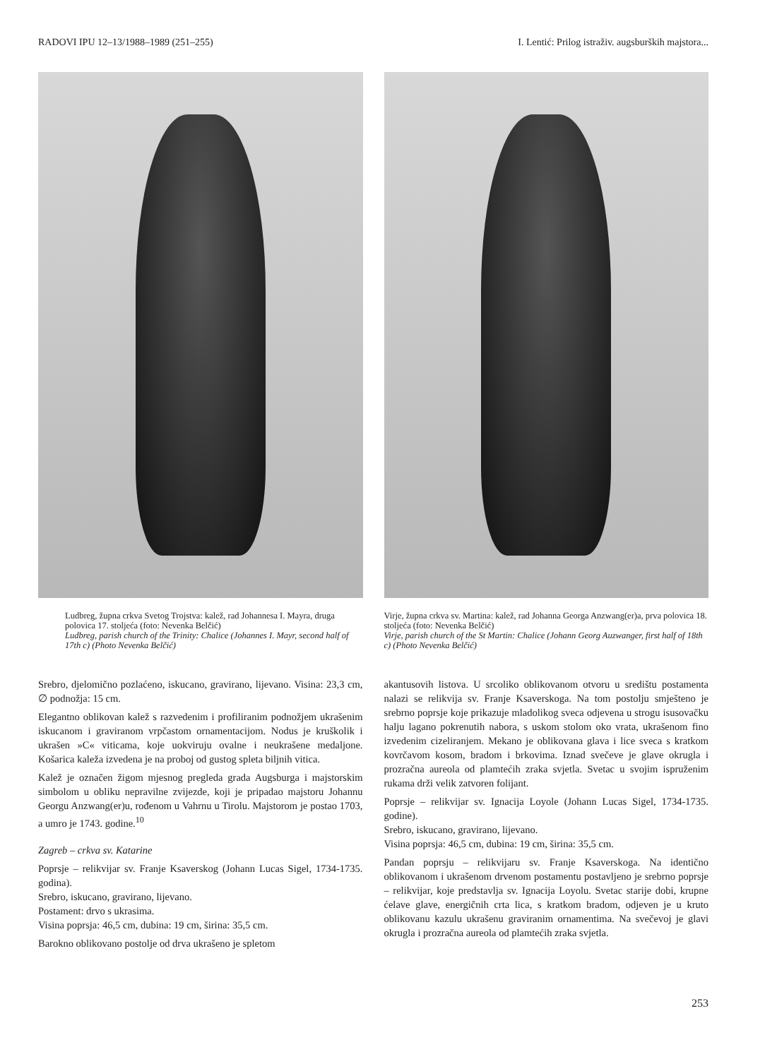RADOVI IPU 12–13/1988–1989 (251–255) I. Lentić: Prilog istraživ. augsburških majstora...
Ludbreg, župna crkva Svetog Trojstva: kalež, rad Johannesa I. Mayra, druga polovica 17. stoljeća (foto: Nevenka Belčić)
Ludbreg, parish church of the Trinity: Chalice (Johannes I. Mayr, second half of 17th c) (Photo Nevenka Belčić)
Srebro, djelomično pozlaćeno, iskucano, gravirano, lijevano. Visina: 23,3 cm, ∅ podnožja: 15 cm.
Elegantno oblikovan kalež s razvedenim i profiliranim podnožjem ukrašenim iskucanom i graviranom vrpčastom ornamentacijom. Nodus je kruškolik i ukrašen »C« viticama, koje uokviruju ovalne i neukrašene medaljone. Košarica kaleža izvedena je na proboj od gustog spleta biljnih vitica.
Kalež je označen žigom mjesnog pregleda grada Augsburga i majstorskim simbolom u obliku nepravilne zvijezde, koji je pripadao majstoru Johannu Georgu Anzwang(er)u, rođenom u Vahrnu u Tirolu. Majstorom je postao 1703, a umro je 1743. godine.<sup>10</sup>
Zagreb – crkva sv. Katarine
Poprsje – relikvijar sv. Franje Ksaverskog (Johann Lucas Sigel, 1734-1735. godina).
Srebro, iskucano, gravirano, lijevano.
Postament: drvo s ukrasima.
Visina poprsja: 46,5 cm, dubina: 19 cm, širina: 35,5 cm.
Barokno oblikovano postolje od drva ukrašeno je spletom
Virje, župna crkva sv. Martina: kalež, rad Johanna Georga Anzwang(er)a, prva polovica 18. stoljeća (foto: Nevenka Belčić)
Virje, parish church of the St Martin: Chalice (Johann Georg Auzwanger, first half of 18th c) (Photo Nevenka Belčić)
akantusovih listova. U srcoliko oblikovanom otvoru u središtu postamenta nalazi se relikvija sv. Franje Ksaverskoga. Na tom postolju smješteno je srebrno poprsje koje prikazuje mladolikog sveca odjevena u strogu isusovačku halju lagano pokrenutih nabora, s uskom stolom oko vrata, ukrašenom fino izvedenim cizeliranjem. Mekano je oblikovana glava i lice sveca s kratkom kovrčavom kosom, bradom i brkovima. Iznad svečeve je glave okrugla i prozračna aureola od plamtećih zraka svjetla. Svetac u svojim ispruženim rukama drži velik zatvoren folijant.
Poprsje – relikvijar sv. Ignacija Loyole (Johann Lucas Sigel, 1734-1735. godine).
Srebro, iskucano, gravirano, lijevano.
Visina poprsja: 46,5 cm, dubina: 19 cm, širina: 35,5 cm.
Pandan poprsju – relikvijaru sv. Franje Ksaverskoga. Na identično oblikovanom i ukrašenom drvenom postamentu postavljeno je srebrno poprsje – relikvijar, koje predstavlja sv. Ignacija Loyolu. Svetac starije dobi, krupne ćelave glave, energičnih crta lica, s kratkom bradom, odjeven je u kruto oblikovanu kazulu ukrašenu graviranim ornamentima. Na svečevoj je glavi okrugla i prozračna aureola od plamtećih zraka svjetla.
253